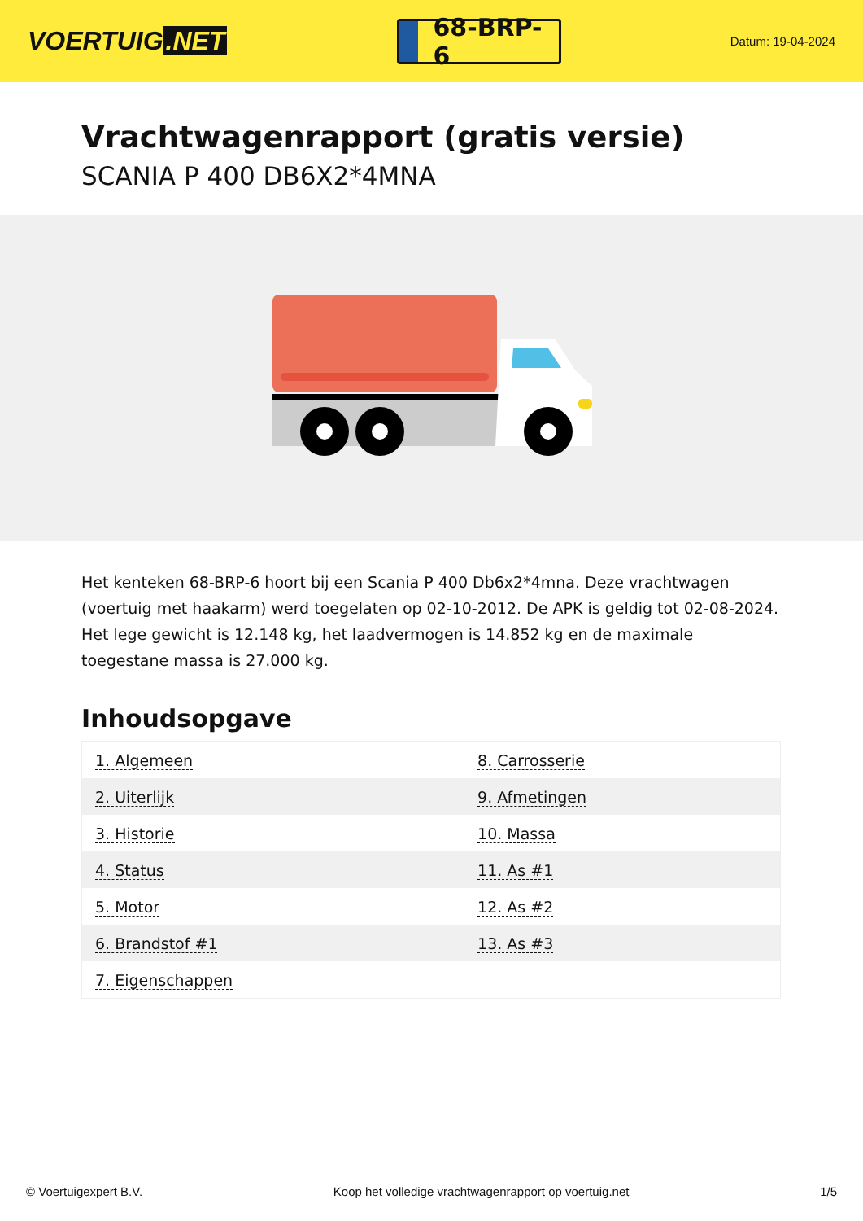VOERTUIG.NET
68-BRP-6
Datum: 19-04-2024
Vrachtwagenrapport (gratis versie)
SCANIA P 400 DB6X2*4MNA
Het kenteken 68-BRP-6 hoort bij een Scania P 400 Db6x2*4mna. Deze vrachtwagen (voertuig met haakarm) werd toegelaten op 02-10-2012. De APK is geldig tot 02-08-2024. Het lege gewicht is 12.148 kg, het laadvermogen is 14.852 kg en de maximale toegestane massa is 27.000 kg.
Inhoudsopgave
| 1. Algemeen | 8. Carrosserie |
| 2. Uiterlijk | 9. Afmetingen |
| 3. Historie | 10. Massa |
| 4. Status | 11. As #1 |
| 5. Motor | 12. As #2 |
| 6. Brandstof #1 | 13. As #3 |
| 7. Eigenschappen | |
© Voertuigexpert B.V. Koop het volledige vrachtwagenrapport op voertuig.net 1/5